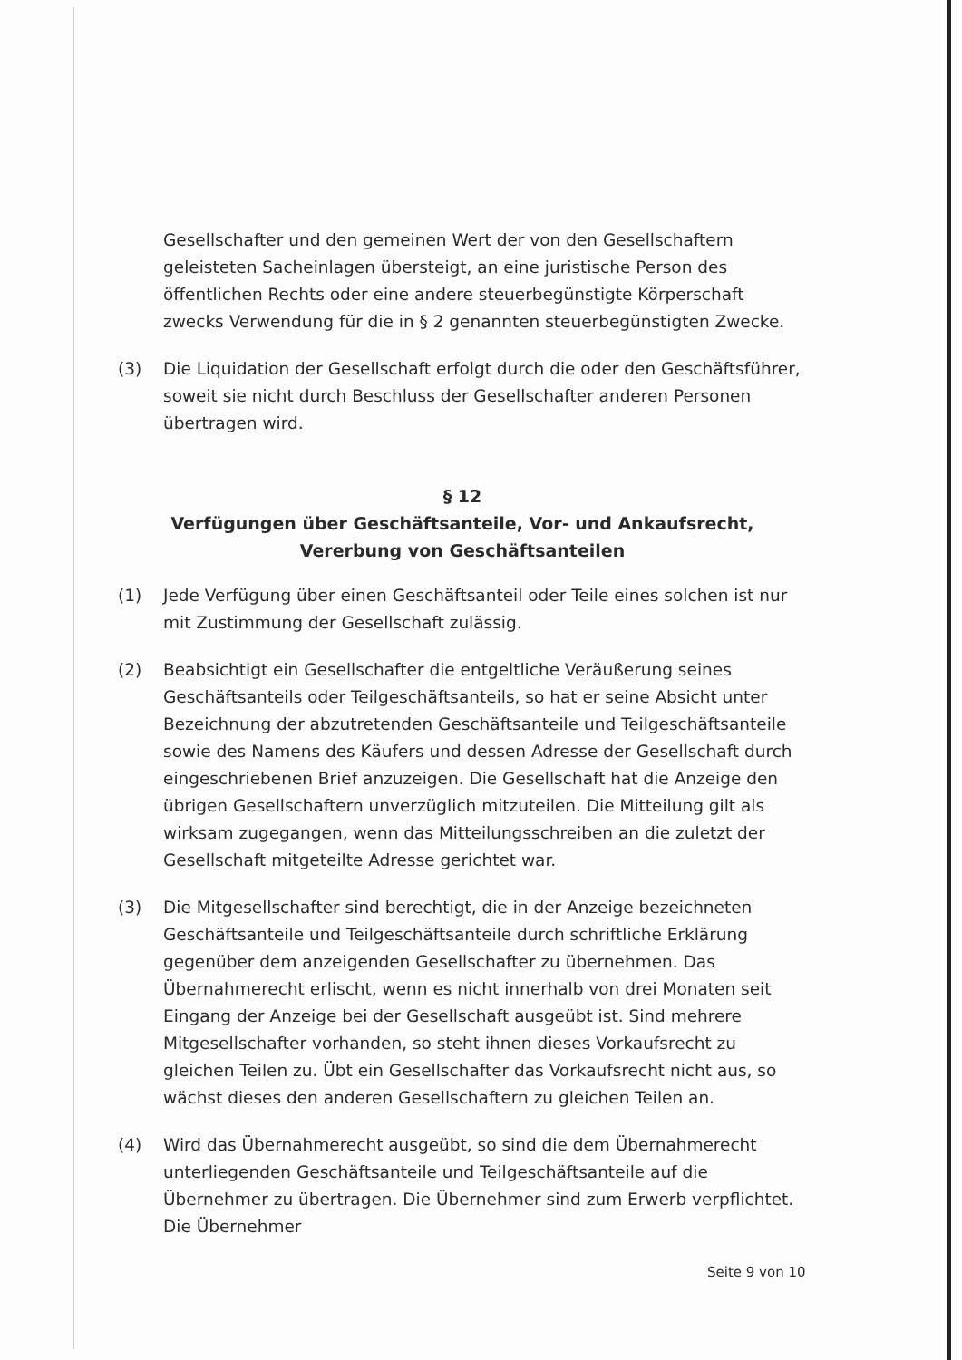Gesellschafter und den gemeinen Wert der von den Gesellschaftern geleisteten Sacheinlagen übersteigt, an eine juristische Person des öffentlichen Rechts oder eine andere steuerbegünstigte Körperschaft zwecks Verwendung für die in § 2 genannten steuerbegünstigten Zwecke.
(3) Die Liquidation der Gesellschaft erfolgt durch die oder den Geschäftsführer, soweit sie nicht durch Beschluss der Gesellschafter anderen Personen übertragen wird.
§ 12
Verfügungen über Geschäftsanteile, Vor- und Ankaufsrecht, Vererbung von Geschäftsanteilen
(1) Jede Verfügung über einen Geschäftsanteil oder Teile eines solchen ist nur mit Zustimmung der Gesellschaft zulässig.
(2) Beabsichtigt ein Gesellschafter die entgeltliche Veräußerung seines Geschäftsanteils oder Teilgeschäftsanteils, so hat er seine Absicht unter Bezeichnung der abzutretenden Geschäftsanteile und Teilgeschäftsanteile sowie des Namens des Käufers und dessen Adresse der Gesellschaft durch eingeschriebenen Brief anzuzeigen. Die Gesellschaft hat die Anzeige den übrigen Gesellschaftern unverzüglich mitzuteilen. Die Mitteilung gilt als wirksam zugegangen, wenn das Mitteilungsschreiben an die zuletzt der Gesellschaft mitgeteilte Adresse gerichtet war.
(3) Die Mitgesellschafter sind berechtigt, die in der Anzeige bezeichneten Geschäftsanteile und Teilgeschäftsanteile durch schriftliche Erklärung gegenüber dem anzeigenden Gesellschafter zu übernehmen. Das Übernahmerecht erlischt, wenn es nicht innerhalb von drei Monaten seit Eingang der Anzeige bei der Gesellschaft ausgeübt ist. Sind mehrere Mitgesellschafter vorhanden, so steht ihnen dieses Vorkaufsrecht zu gleichen Teilen zu. Übt ein Gesellschafter das Vorkaufsrecht nicht aus, so wächst dieses den anderen Gesellschaftern zu gleichen Teilen an.
(4) Wird das Übernahmerecht ausgeübt, so sind die dem Übernahmerecht unterliegenden Geschäftsanteile und Teilgeschäftsanteile auf die Übernehmer zu übertragen. Die Übernehmer sind zum Erwerb verpflichtet. Die Übernehmer
Seite 9 von 10